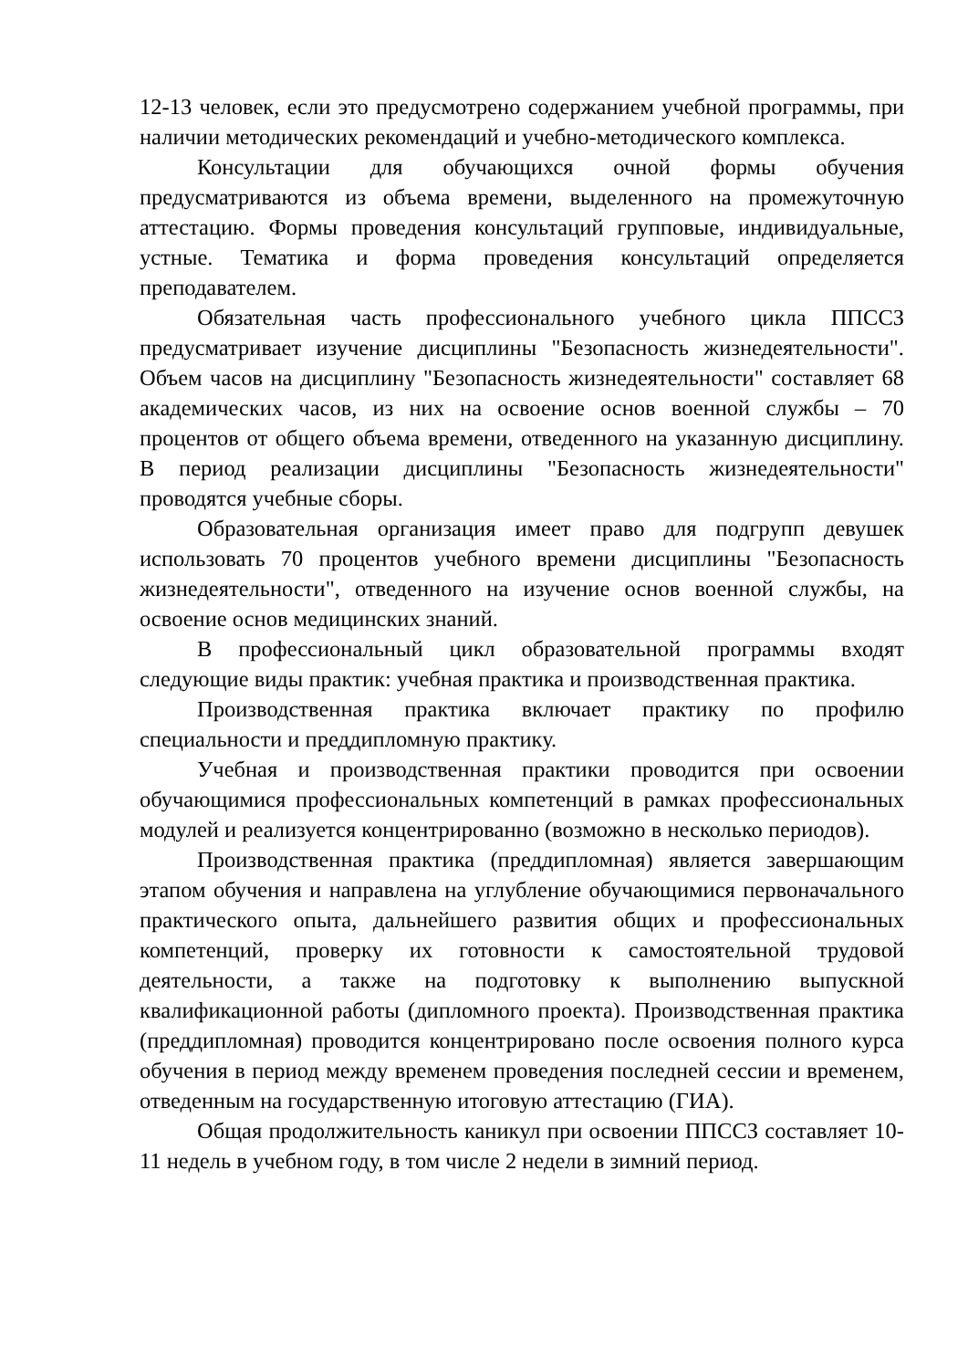12-13 человек, если это предусмотрено содержанием учебной программы, при наличии методических рекомендаций и учебно-методического комплекса.
Консультации для обучающихся очной формы обучения предусматриваются из объема времени, выделенного на промежуточную аттестацию. Формы проведения консультаций групповые, индивидуальные, устные. Тематика и форма проведения консультаций определяется преподавателем.
Обязательная часть профессионального учебного цикла ППССЗ предусматривает изучение дисциплины "Безопасность жизнедеятельности". Объем часов на дисциплину "Безопасность жизнедеятельности" составляет 68 академических часов, из них на освоение основ военной службы – 70 процентов от общего объема времени, отведенного на указанную дисциплину. В период реализации дисциплины "Безопасность жизнедеятельности" проводятся учебные сборы.
Образовательная организация имеет право для подгрупп девушек использовать 70 процентов учебного времени дисциплины "Безопасность жизнедеятельности", отведенного на изучение основ военной службы, на освоение основ медицинских знаний.
В профессиональный цикл образовательной программы входят следующие виды практик: учебная практика и производственная практика.
Производственная практика включает практику по профилю специальности и преддипломную практику.
Учебная и производственная практики проводится при освоении обучающимися профессиональных компетенций в рамках профессиональных модулей и реализуется концентрированно (возможно в несколько периодов).
Производственная практика (преддипломная) является завершающим этапом обучения и направлена на углубление обучающимися первоначального практического опыта, дальнейшего развития общих и профессиональных компетенций, проверку их готовности к самостоятельной трудовой деятельности, а также на подготовку к выполнению выпускной квалификационной работы (дипломного проекта). Производственная практика (преддипломная) проводится концентрировано после освоения полного курса обучения в период между временем проведения последней сессии и временем, отведенным на государственную итоговую аттестацию (ГИА).
Общая продолжительность каникул при освоении ППССЗ составляет 10-11 недель в учебном году, в том числе 2 недели в зимний период.